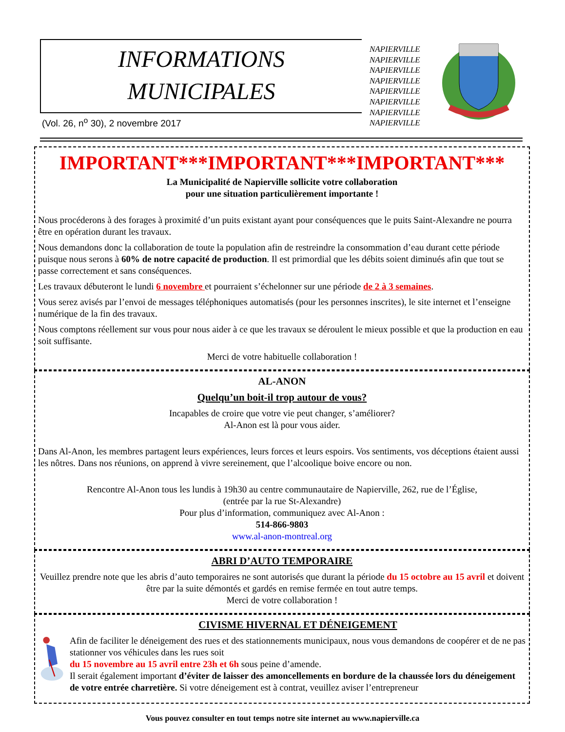INFORMATIONS
MUNICIPALES
(Vol. 26, n<sup>o</sup> 30), 2 novembre 2017
NAPIERVILLE
NAPIERVILLE
NAPIERVILLE
NAPIERVILLE
NAPIERVILLE
NAPIERVILLE
NAPIERVILLE
NAPIERVILLE
IMPORTANT***IMPORTANT***IMPORTANT***
La Municipalité de Napierville sollicite votre collaboration
pour une situation particulièrement importante !
Nous procéderons à des forages à proximité d’un puits existant ayant pour conséquences que le puits Saint-Alexandre ne pourra être en opération durant les travaux.
Nous demandons donc la collaboration de toute la population afin de restreindre la consommation d’eau durant cette période puisque nous serons à 60% de notre capacité de production. Il est primordial que les débits soient diminués afin que tout se passe correctement et sans conséquences.
Les travaux débuteront le lundi 6 novembre et pourraient s’échelonner sur une période de 2 à 3 semaines.
Vous serez avisés par l’envoi de messages téléphoniques automatisés (pour les personnes inscrites), le site internet et l’enseigne numérique de la fin des travaux.
Nous comptons réellement sur vous pour nous aider à ce que les travaux se déroulent le mieux possible et que la production en eau soit suffisante.
Merci de votre habituelle collaboration !
AL-ANON
Quelqu’un boit-il trop autour de vous?
Incapables de croire que votre vie peut changer, s’améliorer?
Al-Anon est là pour vous aider.
Dans Al-Anon, les membres partagent leurs expériences, leurs forces et leurs espoirs. Vos sentiments, vos déceptions étaient aussi les nôtres. Dans nos réunions, on apprend à vivre sereinement, que l’alcoolique boive encore ou non.
Rencontre Al-Anon tous les lundis à 19h30 au centre communautaire de Napierville, 262, rue de l’Église,
(entrée par la rue St-Alexandre)
Pour plus d’information, communiquez avec Al-Anon :
514-866-9803
www.al-anon-montreal.org
ABRI D’AUTO TEMPORAIRE
Veuillez prendre note que les abris d’auto temporaires ne sont autorisés que durant la période du 15 octobre au 15 avril et doivent être par la suite démontés et gardés en remise fermée en tout autre temps.
Merci de votre collaboration !
CIVISME HIVERNAL ET DÉNEIGEMENT
Afin de faciliter le déneigement des rues et des stationnements municipaux, nous vous demandons de coopérer et de ne pas stationner vos véhicules dans les rues soit
du 15 novembre au 15 avril entre 23h et 6h sous peine d’amende.
Il serait également important d’éviter de laisser des amoncellements en bordure de la chaussée lors du déneigement de votre entrée charretière. Si votre déneigement est à contrat, veuillez aviser l’entrepreneur
Vous pouvez consulter en tout temps notre site internet au www.napierville.ca